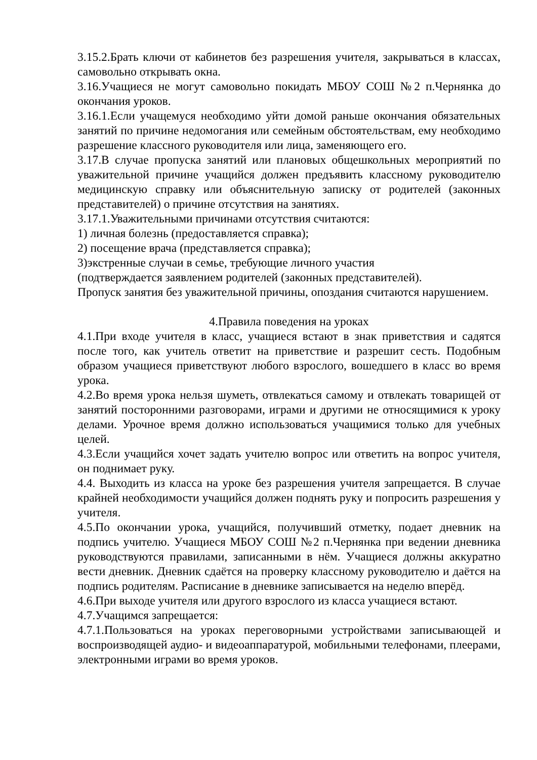3.15.2.Брать ключи от кабинетов без разрешения учителя, закрываться в классах, самовольно открывать окна.
3.16.Учащиеся не могут самовольно покидать МБОУ СОШ №2 п.Чернянка до окончания уроков.
3.16.1.Если учащемуся необходимо уйти домой раньше окончания обязательных занятий по причине недомогания или семейным обстоятельствам, ему необходимо разрешение классного руководителя или лица, заменяющего его.
3.17.В случае пропуска занятий или плановых общешкольных мероприятий по уважительной причине учащийся должен предъявить классному руководителю медицинскую справку или объяснительную записку от родителей (законных представителей) о причине отсутствия на занятиях.
3.17.1.Уважительными причинами отсутствия считаются:
1) личная болезнь (предоставляется справка);
2) посещение врача (представляется справка);
3)экстренные случаи в семье, требующие личного участия
(подтверждается заявлением родителей (законных представителей).
Пропуск занятия без уважительной причины, опоздания считаются нарушением.
4.Правила поведения на уроках
4.1.При входе учителя в класс, учащиеся встают в знак приветствия и садятся после того, как учитель ответит на приветствие и разрешит сесть. Подобным образом учащиеся приветствуют любого взрослого, вошедшего в класс во время урока.
4.2.Во время урока нельзя шуметь, отвлекаться самому и отвлекать товарищей от занятий посторонними разговорами, играми и другими не относящимися к уроку делами. Урочное время должно использоваться учащимися только для учебных целей.
4.3.Если учащийся хочет задать учителю вопрос или ответить на вопрос учителя, он поднимает руку.
4.4. Выходить из класса на уроке без разрешения учителя запрещается. В случае крайней необходимости учащийся должен поднять руку и попросить разрешения у учителя.
4.5.По окончании урока, учащийся, получивший отметку, подает дневник на подпись учителю. Учащиеся МБОУ СОШ №2 п.Чернянка при ведении дневника руководствуются правилами, записанными в нём. Учащиеся должны аккуратно вести дневник. Дневник сдаётся на проверку классному руководителю и даётся на подпись родителям. Расписание в дневнике записывается на неделю вперёд.
4.6.При выходе учителя или другого взрослого из класса учащиеся встают.
4.7.Учащимся запрещается:
4.7.1.Пользоваться на уроках переговорными устройствами записывающей и воспроизводящей аудио- и видеоаппаратурой, мобильными телефонами, плеерами, электронными играми во время уроков.